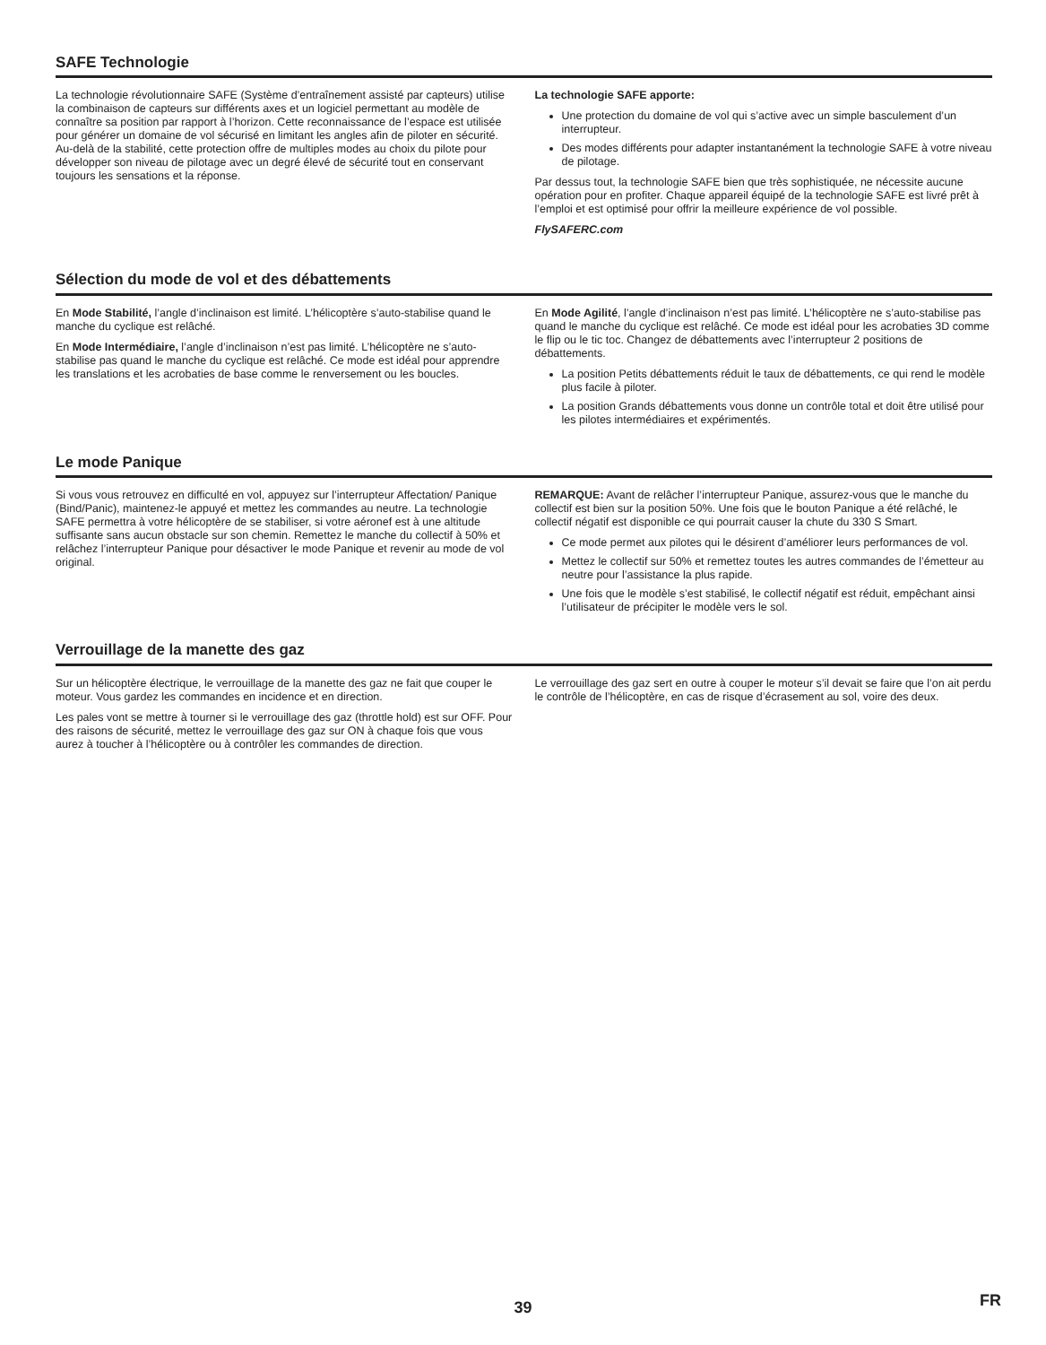SAFE Technologie
La technologie révolutionnaire SAFE (Système d’entraînement assisté par capteurs) utilise la combinaison de capteurs sur différents axes et un logiciel permettant au modèle de connaître sa position par rapport à l’horizon. Cette reconnaissance de l’espace est utilisée pour générer un domaine de vol sécurisé en limitant les angles afin de piloter en sécurité. Au-delà de la stabilité, cette protection offre de multiples modes au choix du pilote pour développer son niveau de pilotage avec un degré élevé de sécurité tout en conservant toujours les sensations et la réponse.
La technologie SAFE apporte:
Une protection du domaine de vol qui s’active avec un simple basculement d’un interrupteur.
Des modes différents pour adapter instantanément la technologie SAFE à votre niveau de pilotage.
Par dessus tout, la technologie SAFE bien que très sophistiquée, ne nécessite aucune opération pour en profiter. Chaque appareil équipé de la technologie SAFE est livré prêt à l’emploi et est optimisé pour offrir la meilleure expérience de vol possible.
FlySAFERC.com
Sélection du mode de vol et des débattements
En Mode Stabilité, l’angle d’inclinaison est limité. L’hélicoptère s’auto-stabilise quand le manche du cyclique est relâché.
En Mode Intermédiaire, l’angle d’inclinaison n’est pas limité. L’hélicoptère ne s’auto-stabilise pas quand le manche du cyclique est relâché. Ce mode est idéal pour apprendre les translations et les acrobaties de base comme le renversement ou les boucles.
En Mode Agilité, l’angle d’inclinaison n’est pas limité. L’hélicoptère ne s’auto-stabilise pas quand le manche du cyclique est relâché. Ce mode est idéal pour les acrobaties 3D comme le flip ou le tic toc. Changez de débattements avec l’interrupteur 2 positions de débattements.
La position Petits débattements réduit le taux de débattements, ce qui rend le modèle plus facile à piloter.
La position Grands débattements vous donne un contrôle total et doit être utilisé pour les pilotes intermédiaires et expérimentés.
Le mode Panique
Si vous vous retrouvez en difficulté en vol, appuyez sur l’interrupteur Affectation/ Panique (Bind/Panic), maintenez-le appuyé et mettez les commandes au neutre. La technologie SAFE permettra à votre hélicoptère de se stabiliser, si votre aéronef est à une altitude suffisante sans aucun obstacle sur son chemin. Remettez le manche du collectif à 50% et relâchez l’interrupteur Panique pour désactiver le mode Panique et revenir au mode de vol original.
REMARQUE: Avant de relâcher l’interrupteur Panique, assurez-vous que le manche du collectif est bien sur la position 50%. Une fois que le bouton Panique a été relâché, le collectif négatif est disponible ce qui pourrait causer la chute du 330 S Smart.
Ce mode permet aux pilotes qui le désirent d’améliorer leurs performances de vol.
Mettez le collectif sur 50% et remettez toutes les autres commandes de l’émetteur au neutre pour l’assistance la plus rapide.
Une fois que le modèle s’est stabilisé, le collectif négatif est réduit, empêchant ainsi l’utilisateur de précipiter le modèle vers le sol.
Verrouillage de la manette des gaz
Sur un hélicoptère électrique, le verrouillage de la manette des gaz ne fait que couper le moteur. Vous gardez les commandes en incidence et en direction.
Les pales vont se mettre à tourner si le verrouillage des gaz (throttle hold) est sur OFF. Pour des raisons de sécurité, mettez le verrouillage des gaz sur ON à chaque fois que vous aurez à toucher à l’hélicoptère ou à contrôler les commandes de direction.
Le verrouillage des gaz sert en outre à couper le moteur s’il devait se faire que l’on ait perdu le contrôle de l’hélicoptère, en cas de risque d’écrasement au sol, voire des deux.
39 FR